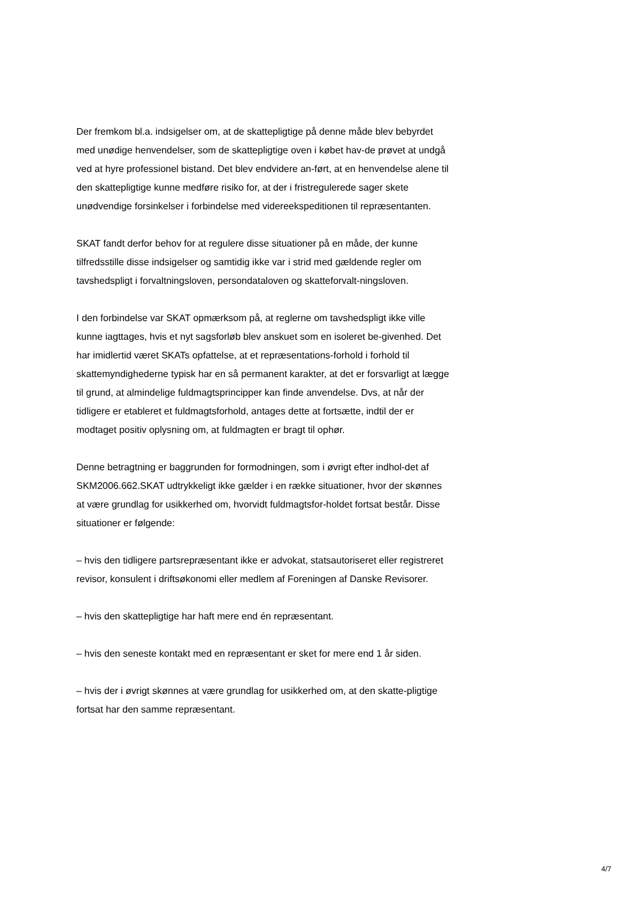Der fremkom bl.a. indsigelser om, at de skattepligtige på denne måde blev bebyrdet med unødige henvendelser, som de skattepligtige oven i købet hav-de prøvet at undgå ved at hyre professionel bistand. Det blev endvidere an-ført, at en henvendelse alene til den skattepligtige kunne medføre risiko for, at der i fristregulerede sager skete unødvendige forsinkelser i forbindelse med videreekspeditionen til repræsentanten.
SKAT fandt derfor behov for at regulere disse situationer på en måde, der kunne tilfredsstille disse indsigelser og samtidig ikke var i strid med gældende regler om tavshedspligt i forvaltningsloven, persondataloven og skatteforvalt-ningsloven.
I den forbindelse var SKAT opmærksom på, at reglerne om tavshedspligt ikke ville kunne iagttages, hvis et nyt sagsforløb blev anskuet som en isoleret be-givenhed. Det har imidlertid været SKATs opfattelse, at et repræsentations-forhold i forhold til skattemyndighederne typisk har en så permanent karakter, at det er forsvarligt at lægge til grund, at almindelige fuldmagtsprincipper kan finde anvendelse. Dvs, at når der tidligere er etableret et fuldmagtsforhold, antages dette at fortsætte, indtil der er modtaget positiv oplysning om, at fuldmagten er bragt til ophør.
Denne betragtning er baggrunden for formodningen, som i øvrigt efter indhol-det af SKM2006.662.SKAT udtrykkeligt ikke gælder i en række situationer, hvor der skønnes at være grundlag for usikkerhed om, hvorvidt fuldmagtsfor-holdet fortsat består. Disse situationer er følgende:
– hvis den tidligere partsrepræsentant ikke er advokat, statsautoriseret eller registreret revisor, konsulent i driftsøkonomi eller medlem af Foreningen af Danske Revisorer.
– hvis den skattepligtige har haft mere end én repræsentant.
– hvis den seneste kontakt med en repræsentant er sket for mere end 1 år siden.
– hvis der i øvrigt skønnes at være grundlag for usikkerhed om, at den skatte-pligtige fortsat har den samme repræsentant.
4/7